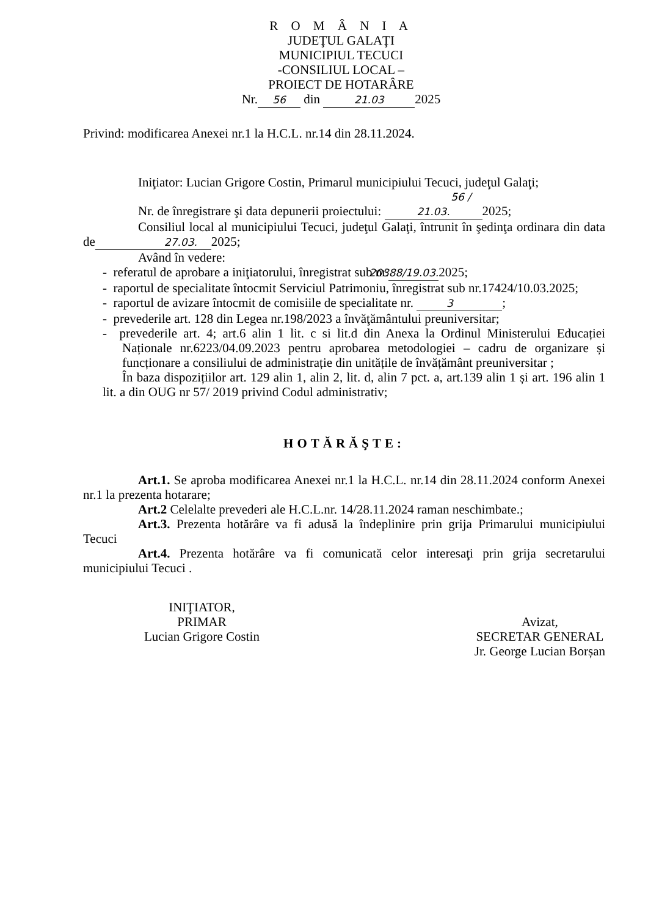R O M Â N I A
JUDEŢUL GALAŢI
MUNICIPIUL TECUCI
-CONSILIUL LOCAL –
PROIECT DE HOTARÂRE
Nr. 56 din 21.03 2025
Privind: modificarea Anexei nr.1 la H.C.L. nr.14 din 28.11.2024.
Iniţiator: Lucian Grigore Costin, Primarul municipiului Tecuci, judeţul Galaţi;
Nr. de înregistrare şi data depunerii proiectului: 56 / 21.03. 2025;
Consiliul local al municipiului Tecuci, judeţul Galaţi, întrunit în şedinţa ordinara din data de 27.03. 2025;
Având în vedere:
- referatul de aprobare a iniţiatorului, înregistrat sub nr.20388/19.03. 2025;
- raportul de specialitate întocmit Serviciul Patrimoniu, înregistrat sub nr.17424/10.03.2025;
- raportul de avizare întocmit de comisiile de specialitate nr. 3;
- prevederile art. 128 din Legea nr.198/2023 a învăţământului preuniversitar;
- prevederile art. 4; art.6 alin 1 lit. c si lit.d din Anexa la Ordinul Ministerului Educației Naționale nr.6223/04.09.2023 pentru aprobarea metodologiei – cadru de organizare și funcționare a consiliului de administrație din unitățile de învățământ preuniversitar ;
În baza dispozițiilor art. 129 alin 1, alin 2, lit. d, alin 7 pct. a, art.139 alin 1 și art. 196 alin 1 lit. a din OUG nr 57/ 2019 privind Codul administrativ;
HOTĂRĂŞTE:
Art.1. Se aproba modificarea Anexei nr.1 la H.C.L. nr.14 din 28.11.2024 conform Anexei nr.1 la prezenta hotarare;
Art.2 Celelalte prevederi ale H.C.L.nr. 14/28.11.2024 raman neschimbate.;
Art.3. Prezenta hotărâre va fi adusă la îndeplinire prin grija Primarului municipiului Tecuci
Art.4. Prezenta hotărâre va fi comunicată celor interesaţi prin grija secretarului municipiului Tecuci .
INIŢIATOR,
PRIMAR
Lucian Grigore Costin
Avizat,
SECRETAR GENERAL
Jr. George Lucian Borșan